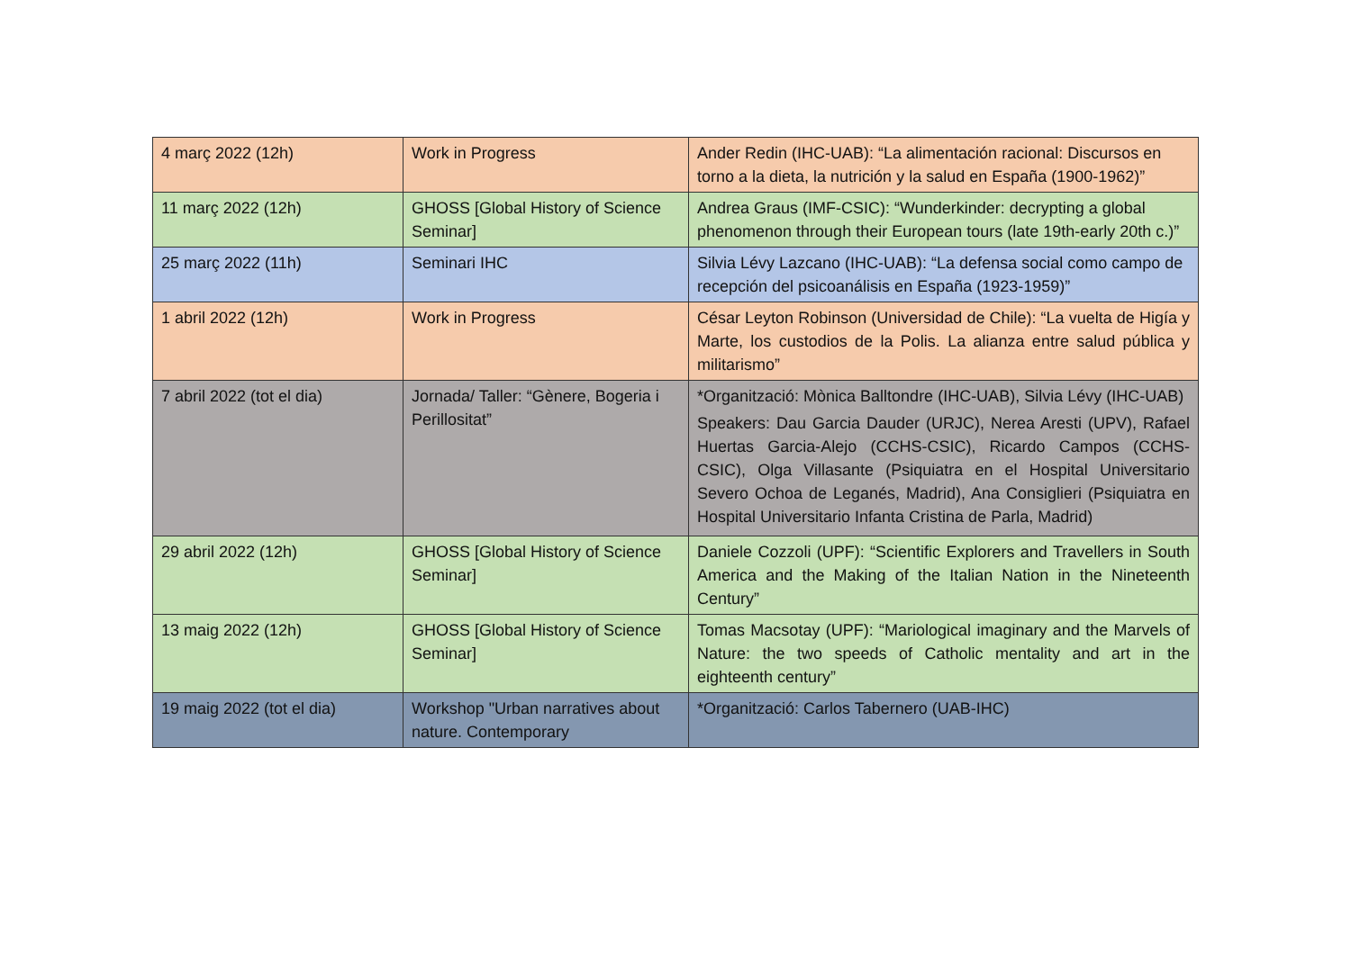| 4 març 2022 (12h) | Work in Progress | Ander Redin (IHC-UAB): “La alimentación racional: Discursos en torno a la dieta, la nutrición y la salud en España (1900-1962)” |
| 11 març 2022 (12h) | GHOSS [Global History of Science Seminar] | Andrea Graus (IMF-CSIC): “Wunderkinder: decrypting a global phenomenon through their European tours (late 19th-early 20th c.)” |
| 25 març 2022 (11h) | Seminari IHC | Silvia Lévy Lazcano (IHC-UAB): “La defensa social como campo de recepción del psicoanálisis en España (1923-1959)” |
| 1 abril 2022 (12h) | Work in Progress | César Leyton Robinson (Universidad de Chile): “La vuelta de Higía y Marte, los custodios de la Polis. La alianza entre salud pública y militarismo” |
| 7 abril 2022 (tot el dia) | Jornada/ Taller: “Gènere, Bogeria i Perillositat” | *Organització: Mònica Balltondre (IHC-UAB), Silvia Lévy (IHC-UAB) Speakers: Dau Garcia Dauder (URJC), Nerea Aresti (UPV), Rafael Huertas Garcia-Alejo (CCHS-CSIC), Ricardo Campos (CCHS-CSIC), Olga Villasante (Psiquiatra en el Hospital Universitario Severo Ochoa de Leganés, Madrid), Ana Consiglieri (Psiquiatra en Hospital Universitario Infanta Cristina de Parla, Madrid) |
| 29 abril 2022 (12h) | GHOSS [Global History of Science Seminar] | Daniele Cozzoli (UPF): “Scientific Explorers and Travellers in South America and the Making of the Italian Nation in the Nineteenth Century” |
| 13 maig 2022 (12h) | GHOSS [Global History of Science Seminar] | Tomas Macsotay (UPF): “Mariological imaginary and the Marvels of Nature: the two speeds of Catholic mentality and art in the eighteenth century” |
| 19 maig 2022 (tot el dia) | Workshop "Urban narratives about nature. Contemporary | *Organització: Carlos Tabernero (UAB-IHC) |